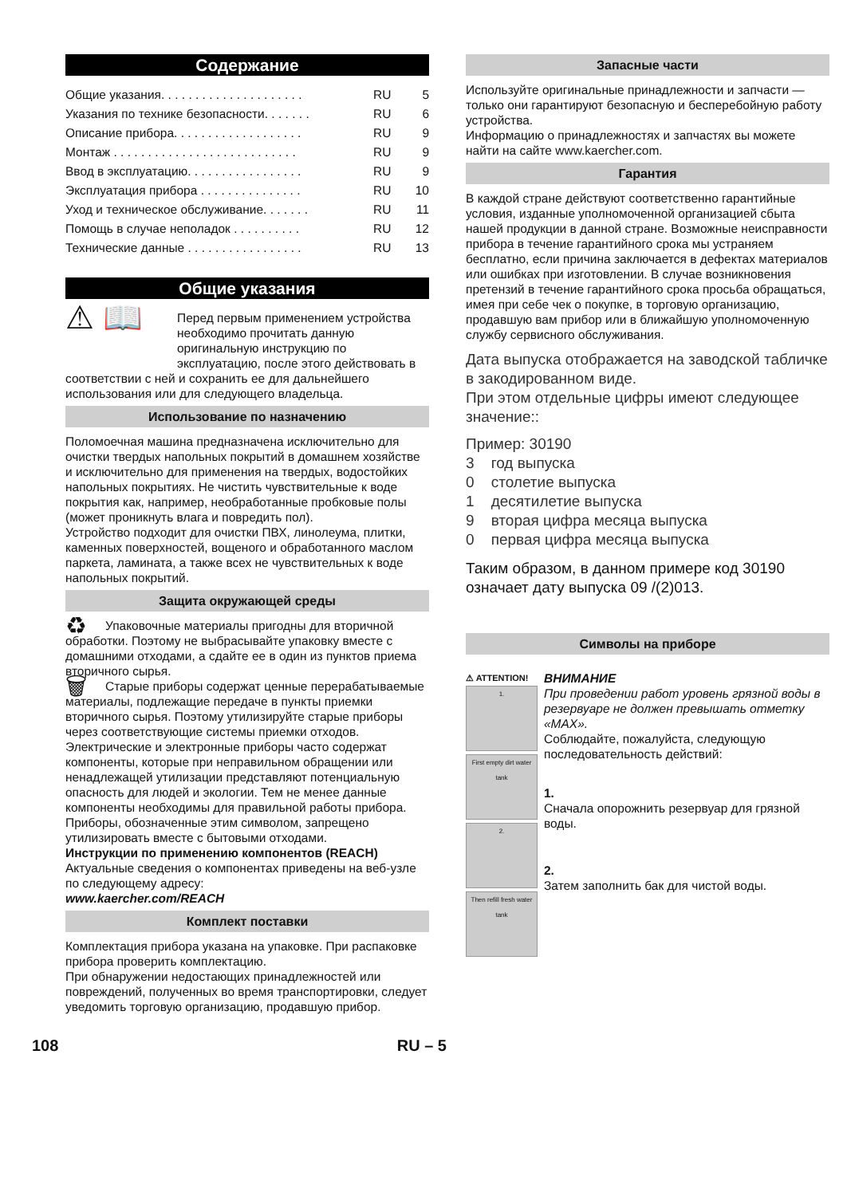Содержание
Общие указания. . . . . . . . . . . . . . . . . . . . . RU 5
Указания по технике безопасности. . . . . . . RU 6
Описание прибора. . . . . . . . . . . . . . . . . . . RU 9
Монтаж . . . . . . . . . . . . . . . . . . . . . . . . . . . RU 9
Ввод в эксплуатацию. . . . . . . . . . . . . . . . . RU 9
Эксплуатация прибора . . . . . . . . . . . . . . . RU 10
Уход и техническое обслуживание. . . . . . . RU 11
Помощь в случае неполадок . . . . . . . . . . RU 12
Технические данные . . . . . . . . . . . . . . . . . RU 13
Общие указания
⚠ 📖 Перед первым применением устройства необходимо прочитать данную оригинальную инструкцию по эксплуатацию, после этого действовать в соответствии с ней и сохранить ее для дальнейшего использования или для следующего владельца.
Использование по назначению
Поломоечная машина предназначена исключительно для очистки твердых напольных покрытий в домашнем хозяйстве и исключительно для применения на твердых, водостойких напольных покрытиях. Не чистить чувствительные к воде покрытия как, например, необработанные пробковые полы (может проникнуть влага и повредить пол).
Устройство подходит для очистки ПВХ, линолеума, плитки, каменных поверхностей, вощеного и обработанного маслом паркета, ламината, а также всех не чувствительных к воде напольных покрытий.
Защита окружающей среды
♻ Упаковочные материалы пригодны для вторичной обработки. Поэтому не выбрасывайте упаковку вместе с домашними отходами, а сдайте ее в один из пунктов приема вторичного сырья.
🗑 Старые приборы содержат ценные перерабатываемые материалы, подлежащие передаче в пункты приемки вторичного сырья. Поэтому утилизируйте старые приборы через соответствующие системы приемки отходов.
Электрические и электронные приборы часто содержат компоненты, которые при неправильном обращении или ненадлежащей утилизации представляют потенциальную опасность для людей и экологии. Тем не менее данные компоненты необходимы для правильной работы прибора. Приборы, обозначенные этим символом, запрещено утилизировать вместе с бытовыми отходами.
Инструкции по применению компонентов (REACH)
Актуальные сведения о компонентах приведены на веб-узле по следующему адресу:
www.kaercher.com/REACH
Комплект поставки
Комплектация прибора указана на упаковке. При распаковке прибора проверить комплектацию.
При обнаружении недостающих принадлежностей или повреждений, полученных во время транспортировки, следует уведомить торговую организацию, продавшую прибор.
Запасные части
Используйте оригинальные принадлежности и запчасти — только они гарантируют безопасную и бесперебойную работу устройства.
Информацию о принадлежностях и запчастях вы можете найти на сайте www.kaercher.com.
Гарантия
В каждой стране действуют соответственно гарантийные условия, изданные уполномоченной организацией сбыта нашей продукции в данной стране. Возможные неисправности прибора в течение гарантийного срока мы устраняем бесплатно, если причина заключается в дефектах материалов или ошибках при изготовлении. В случае возникновения претензий в течение гарантийного срока просьба обращаться, имея при себе чек о покупке, в торговую организацию, продавшую вам прибор или в ближайшую уполномоченную службу сервисного обслуживания.
Дата выпуска отображается на заводской табличке в закодированном виде.
При этом отдельные цифры имеют следующее значение::
Пример: 30190
3 год выпуска
0 столетие выпуска
1 десятилетие выпуска
9 вторая цифра месяца выпуска
0 первая цифра месяца выпуска
Таким образом, в данном примере код 30190 означает дату выпуска 09 /(2)013.
Символы на приборе
⚠ ATTENTION!
1.
First empty dirt water tank
2.
Then refill fresh water tank
ВНИМАНИЕ
При проведении работ уровень грязной воды в резервуаре не должен превышать отметку «MAX».
Соблюдайте, пожалуйста, следующую последовательность действий:
1.
Сначала опорожнить резервуар для грязной воды.
2.
Затем заполнить бак для чистой воды.
108 RU – 5